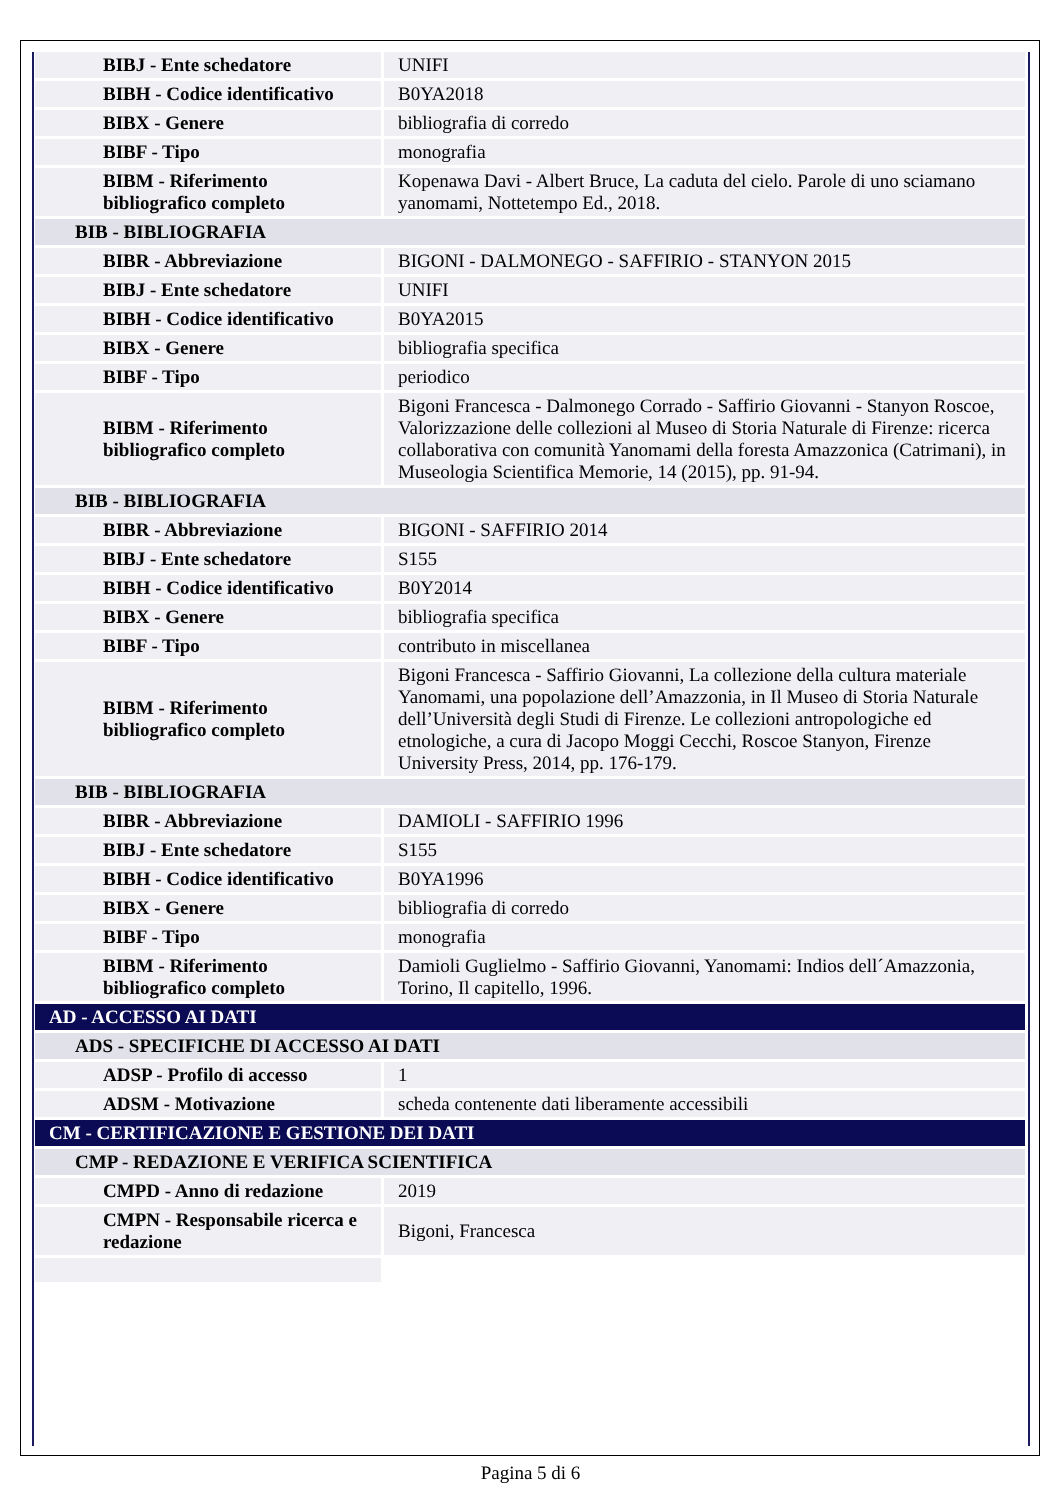| BIBJ - Ente schedatore | UNIFI |
| BIBH - Codice identificativo | B0YA2018 |
| BIBX - Genere | bibliografia di corredo |
| BIBF - Tipo | monografia |
| BIBM - Riferimento bibliografico completo | Kopenawa Davi - Albert Bruce, La caduta del cielo. Parole di uno sciamano yanomami, Nottetempo Ed., 2018. |
| BIB - BIBLIOGRAFIA | |
| BIBR - Abbreviazione | BIGONI - DALMONEGO - SAFFIRIO - STANYON 2015 |
| BIBJ - Ente schedatore | UNIFI |
| BIBH - Codice identificativo | B0YA2015 |
| BIBX - Genere | bibliografia specifica |
| BIBF - Tipo | periodico |
| BIBM - Riferimento bibliografico completo | Bigoni Francesca - Dalmonego Corrado - Saffirio Giovanni - Stanyon Roscoe, Valorizzazione delle collezioni al Museo di Storia Naturale di Firenze: ricerca collaborativa con comunità Yanomami della foresta Amazzonica (Catrimani), in Museologia Scientifica Memorie, 14 (2015), pp. 91-94. |
| BIB - BIBLIOGRAFIA | |
| BIBR - Abbreviazione | BIGONI - SAFFIRIO 2014 |
| BIBJ - Ente schedatore | S155 |
| BIBH - Codice identificativo | B0Y2014 |
| BIBX - Genere | bibliografia specifica |
| BIBF - Tipo | contributo in miscellanea |
| BIBM - Riferimento bibliografico completo | Bigoni Francesca - Saffirio Giovanni, La collezione della cultura materiale Yanomami, una popolazione dell’Amazzonia, in Il Museo di Storia Naturale dell’Università degli Studi di Firenze. Le collezioni antropologiche ed etnologiche, a cura di Jacopo Moggi Cecchi, Roscoe Stanyon, Firenze University Press, 2014, pp. 176-179. |
| BIB - BIBLIOGRAFIA | |
| BIBR - Abbreviazione | DAMIOLI - SAFFIRIO 1996 |
| BIBJ - Ente schedatore | S155 |
| BIBH - Codice identificativo | B0YA1996 |
| BIBX - Genere | bibliografia di corredo |
| BIBF - Tipo | monografia |
| BIBM - Riferimento bibliografico completo | Damioli Guglielmo - Saffirio Giovanni, Yanomami: Indios dell´Amazzonia, Torino, Il capitello, 1996. |
| AD - ACCESSO AI DATI | |
| ADS - SPECIFICHE DI ACCESSO AI DATI | |
| ADSP - Profilo di accesso | 1 |
| ADSM - Motivazione | scheda contenente dati liberamente accessibili |
| CM - CERTIFICAZIONE E GESTIONE DEI DATI | |
| CMP - REDAZIONE E VERIFICA SCIENTIFICA | |
| CMPD - Anno di redazione | 2019 |
| CMPN - Responsabile ricerca e redazione | Bigoni, Francesca |
Pagina 5 di 6